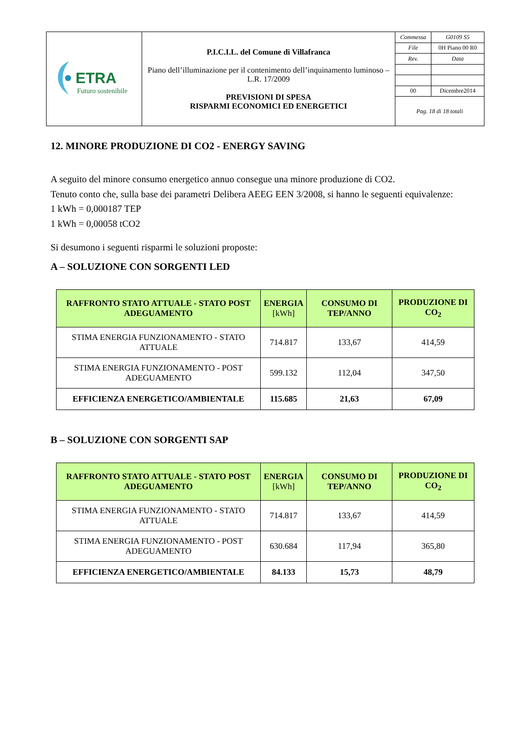| ETRA Futuro sostenibile | P.I.C.I.L. del Comune di Villafranca Piano dell’illuminazione per il contenimento dell’inquinamento luminoso – L.R. 17/2009 PREVISIONI DI SPESA RISPARMI ECONOMICI ED ENERGETICI | / Commessa / G0109 S5 / / File / 0H Piano 00 R0 / / Rev. / Data / / 00 / Dicembre2014 / / Pag. 18 di 18 totali / / |
12. MINORE PRODUZIONE DI CO2 - ENERGY SAVING
A seguito del minore consumo energetico annuo consegue una minore produzione di CO2.
Tenuto conto che, sulla base dei parametri Delibera AEEG EEN 3/2008, si hanno le seguenti equivalenze:
1 kWh = 0,000187 TEP
1 kWh = 0,00058 tCO2
Si desumono i seguenti risparmi le soluzioni proposte:
A – SOLUZIONE CON SORGENTI LED
| RAFFRONTO STATO ATTUALE - STATO POST ADEGUAMENTO | ENERGIA [kWh] | CONSUMO DI TEP/ANNO | PRODUZIONE DI CO<sub>2</sub> |
| --- | --- | --- | --- |
| STIMA ENERGIA FUNZIONAMENTO - STATO ATTUALE | 714.817 | 133,67 | 414,59 |
| STIMA ENERGIA FUNZIONAMENTO - POST ADEGUAMENTO | 599.132 | 112,04 | 347,50 |
| EFFICIENZA ENERGETICO/AMBIENTALE | 115.685 | 21,63 | 67,09 |
B – SOLUZIONE CON SORGENTI SAP
| RAFFRONTO STATO ATTUALE - STATO POST ADEGUAMENTO | ENERGIA [kWh] | CONSUMO DI TEP/ANNO | PRODUZIONE DI CO<sub>2</sub> |
| --- | --- | --- | --- |
| STIMA ENERGIA FUNZIONAMENTO - STATO ATTUALE | 714.817 | 133,67 | 414,59 |
| STIMA ENERGIA FUNZIONAMENTO - POST ADEGUAMENTO | 630.684 | 117,94 | 365,80 |
| EFFICIENZA ENERGETICO/AMBIENTALE | 84.133 | 15,73 | 48,79 |